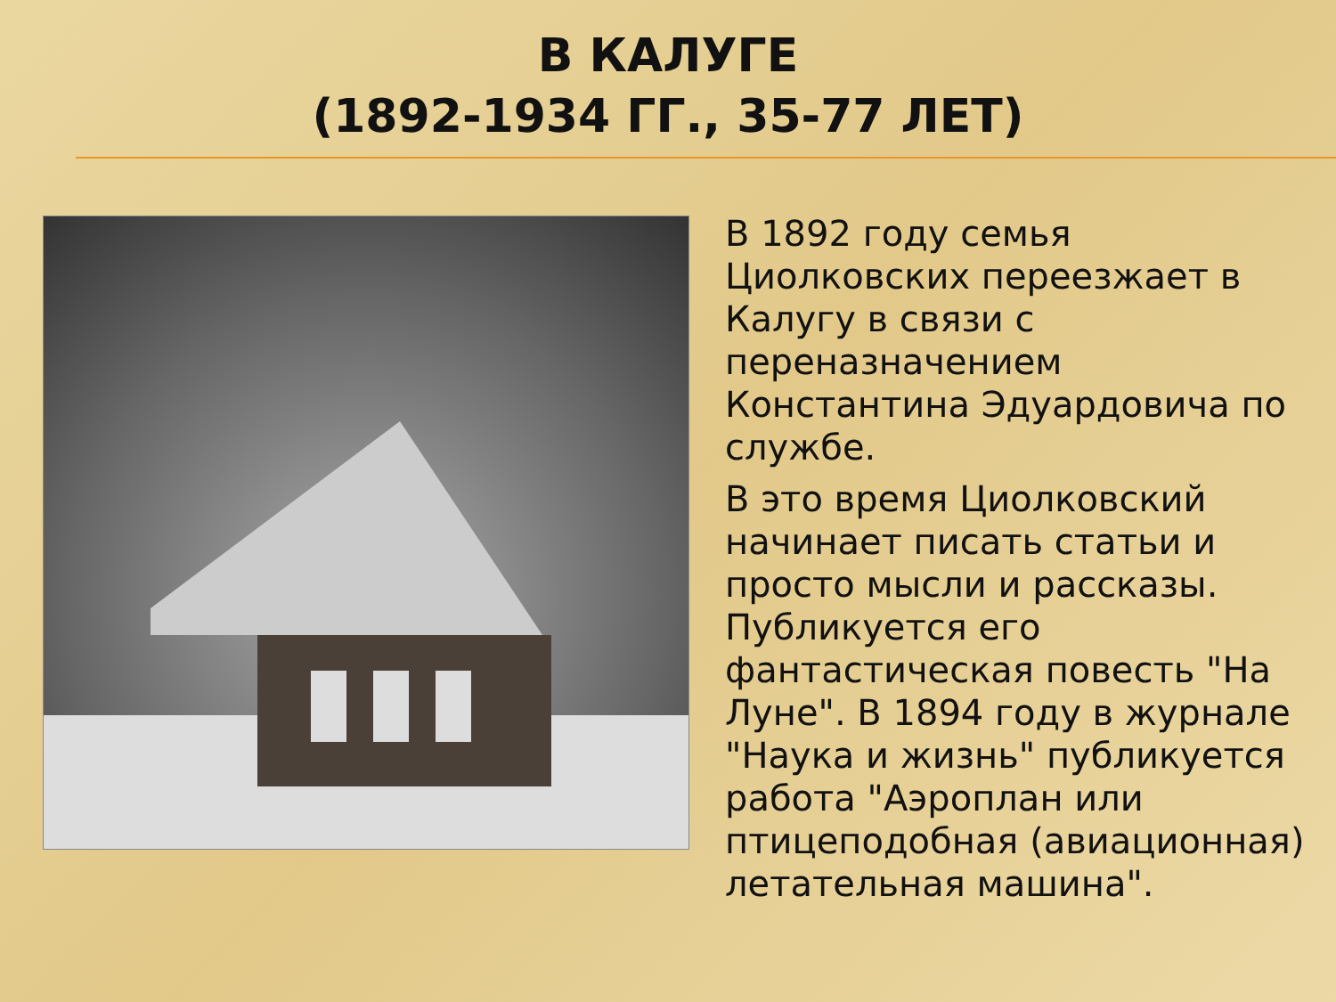В КАЛУГЕ
(1892-1934 ГГ., 35-77 ЛЕТ)
В 1892 году семья Циолковских переезжает в Калугу в связи с переназначением Константина Эдуардовича по службе.
В это время Циолковский начинает писать статьи и просто мысли и рассказы. Публикуется его фантастическая повесть "На Луне". В 1894 году в журнале "Наука и жизнь" публикуется работа "Аэроплан или птицеподобная (авиационная) летательная машина".